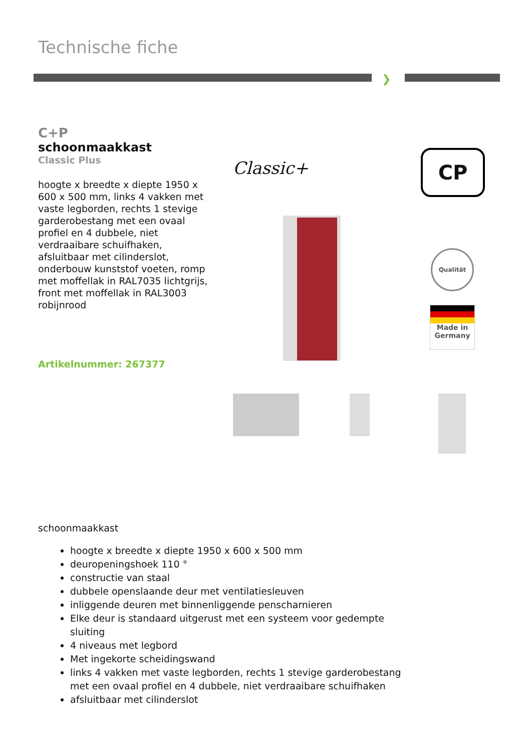Technische fiche
❯
C+P
schoonmaakkast
Classic Plus
hoogte x breedte x diepte 1950 x 600 x 500 mm, links 4 vakken met vaste legborden, rechts 1 stevige garderobestang met een ovaal profiel en 4 dubbele, niet verdraaibare schuifhaken, afsluitbaar met cilinderslot, onderbouw kunststof voeten, romp met moffellak in RAL7035 lichtgrijs, front met moffellak in RAL3003 robijnrood
Artikelnummer: 267377
Classic+ CP
Qualität
Made in
Germany
schoonmaakkast
hoogte x breedte x diepte 1950 x 600 x 500 mm
deuropeningshoek 110 °
constructie van staal
dubbele openslaande deur met ventilatiesleuven
inliggende deuren met binnenliggende penscharnieren
Elke deur is standaard uitgerust met een systeem voor gedempte sluiting
4 niveaus met legbord
Met ingekorte scheidingswand
links 4 vakken met vaste legborden, rechts 1 stevige garderobestang met een ovaal profiel en 4 dubbele, niet verdraaibare schuifhaken
afsluitbaar met cilinderslot